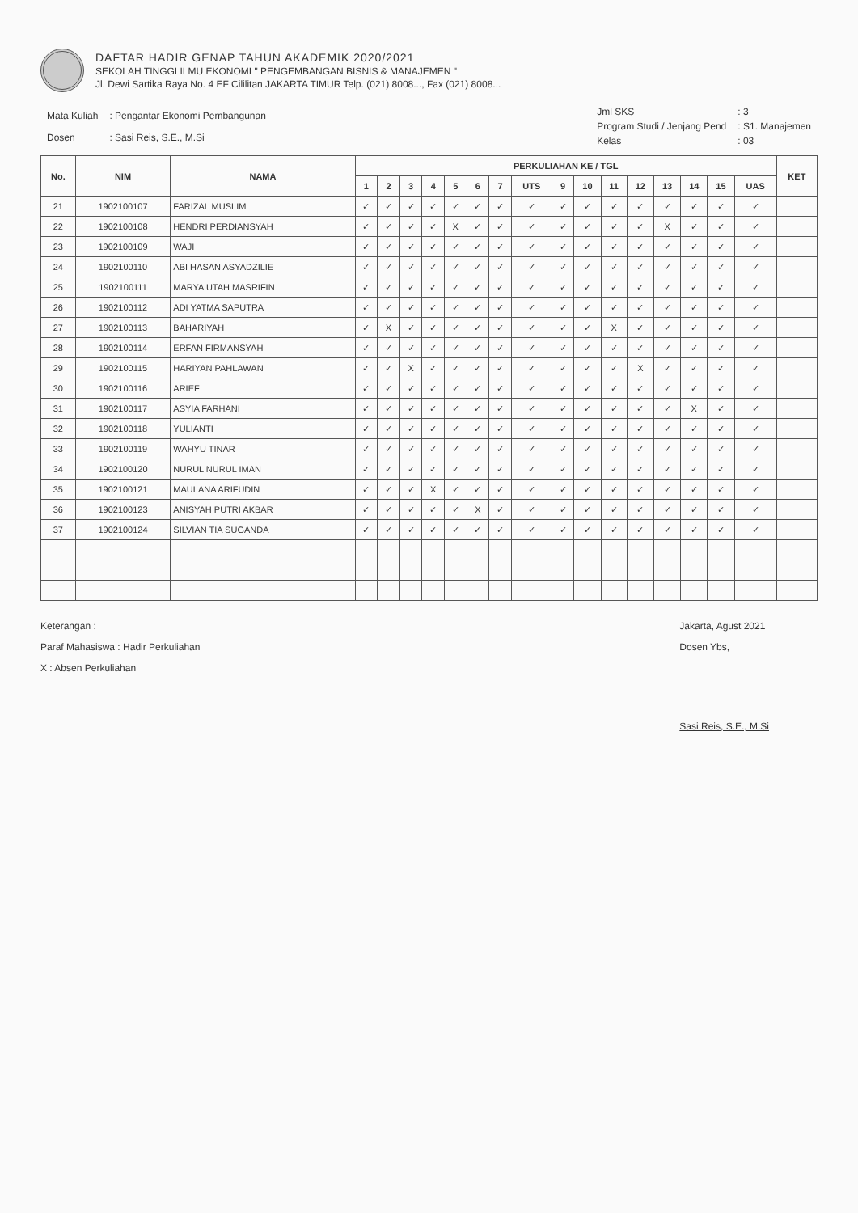DAFTAR HADIR GENAP TAHUN AKADEMIK 2020/2021
SEKOLAH TINGGI ILMU EKONOMI " PENGEMBANGAN BISNIS & MANAJEMEN "
Jl. Dewi Sartika Raya No. 4 EF Cililitan JAKARTA TIMUR Telp. (021) 8008..., Fax (021) 8008...
| Mata Kuliah | : Pengantar Ekonomi Pembangunan |
| Dosen | : Sasi Reis, S.E., M.Si |
| Jml SKS | : 3 |
| Program Studi / Jenjang Pend | : S1. Manajemen |
| Kelas | : 03 |
| No. | NIM | NAMA | PERKULIAHAN KE / TGL | | | | | | | | | | | | | | | | KET |
| --- | --- | --- | --- | --- | --- | --- | --- | --- | --- | --- | --- | --- | --- | --- | --- | --- | --- | --- | --- |
| | | | 1 | 2 | 3 | 4 | 5 | 6 | 7 | UTS | 9 | 10 | 11 | 12 | 13 | 14 | 15 | UAS | |
| 21 | 1902100107 | FARIZAL MUSLIM | ✓ | ✓ | ✓ | ✓ | ✓ | ✓ | ✓ | ✓ | ✓ | ✓ | ✓ | ✓ | ✓ | ✓ | ✓ | ✓ | |
| 22 | 1902100108 | HENDRI PERDIANSYAH | ✓ | ✓ | ✓ | ✓ | X | ✓ | ✓ | ✓ | ✓ | ✓ | ✓ | ✓ | X | ✓ | ✓ | ✓ | |
| 23 | 1902100109 | WAJI | ✓ | ✓ | ✓ | ✓ | ✓ | ✓ | ✓ | ✓ | ✓ | ✓ | ✓ | ✓ | ✓ | ✓ | ✓ | ✓ | |
| 24 | 1902100110 | ABI HASAN ASYADZILIE | ✓ | ✓ | ✓ | ✓ | ✓ | ✓ | ✓ | ✓ | ✓ | ✓ | ✓ | ✓ | ✓ | ✓ | ✓ | ✓ | |
| 25 | 1902100111 | MARYA UTAH MASRIFIN | ✓ | ✓ | ✓ | ✓ | ✓ | ✓ | ✓ | ✓ | ✓ | ✓ | ✓ | ✓ | ✓ | ✓ | ✓ | ✓ | |
| 26 | 1902100112 | ADI YATMA SAPUTRA | ✓ | ✓ | ✓ | ✓ | ✓ | ✓ | ✓ | ✓ | ✓ | ✓ | ✓ | ✓ | ✓ | ✓ | ✓ | ✓ | |
| 27 | 1902100113 | BAHARIYAH | ✓ | X | ✓ | ✓ | ✓ | ✓ | ✓ | ✓ | ✓ | ✓ | X | ✓ | ✓ | ✓ | ✓ | ✓ | |
| 28 | 1902100114 | ERFAN FIRMANSYAH | ✓ | ✓ | ✓ | ✓ | ✓ | ✓ | ✓ | ✓ | ✓ | ✓ | ✓ | ✓ | ✓ | ✓ | ✓ | ✓ | |
| 29 | 1902100115 | HARIYAN PAHLAWAN | ✓ | ✓ | X | ✓ | ✓ | ✓ | ✓ | ✓ | ✓ | ✓ | ✓ | X | ✓ | ✓ | ✓ | ✓ | |
| 30 | 1902100116 | ARIEF | ✓ | ✓ | ✓ | ✓ | ✓ | ✓ | ✓ | ✓ | ✓ | ✓ | ✓ | ✓ | ✓ | ✓ | ✓ | ✓ | |
| 31 | 1902100117 | ASYIA FARHANI | ✓ | ✓ | ✓ | ✓ | ✓ | ✓ | ✓ | ✓ | ✓ | ✓ | ✓ | ✓ | ✓ | X | ✓ | ✓ | |
| 32 | 1902100118 | YULIANTI | ✓ | ✓ | ✓ | ✓ | ✓ | ✓ | ✓ | ✓ | ✓ | ✓ | ✓ | ✓ | ✓ | ✓ | ✓ | ✓ | |
| 33 | 1902100119 | WAHYU TINAR | ✓ | ✓ | ✓ | ✓ | ✓ | ✓ | ✓ | ✓ | ✓ | ✓ | ✓ | ✓ | ✓ | ✓ | ✓ | ✓ | |
| 34 | 1902100120 | NURUL NURUL IMAN | ✓ | ✓ | ✓ | ✓ | ✓ | ✓ | ✓ | ✓ | ✓ | ✓ | ✓ | ✓ | ✓ | ✓ | ✓ | ✓ | |
| 35 | 1902100121 | MAULANA ARIFUDIN | ✓ | ✓ | ✓ | X | ✓ | ✓ | ✓ | ✓ | ✓ | ✓ | ✓ | ✓ | ✓ | ✓ | ✓ | ✓ | |
| 36 | 1902100123 | ANISYAH PUTRI AKBAR | ✓ | ✓ | ✓ | ✓ | ✓ | X | ✓ | ✓ | ✓ | ✓ | ✓ | ✓ | ✓ | ✓ | ✓ | ✓ | |
| 37 | 1902100124 | SILVIAN TIA SUGANDA | ✓ | ✓ | ✓ | ✓ | ✓ | ✓ | ✓ | ✓ | ✓ | ✓ | ✓ | ✓ | ✓ | ✓ | ✓ | ✓ | |
Keterangan :
Paraf Mahasiswa : Hadir Perkuliahan
X : Absen Perkuliahan
Jakarta, Agust 2021
Dosen Ybs,
Sasi Reis, S.E., M.Si